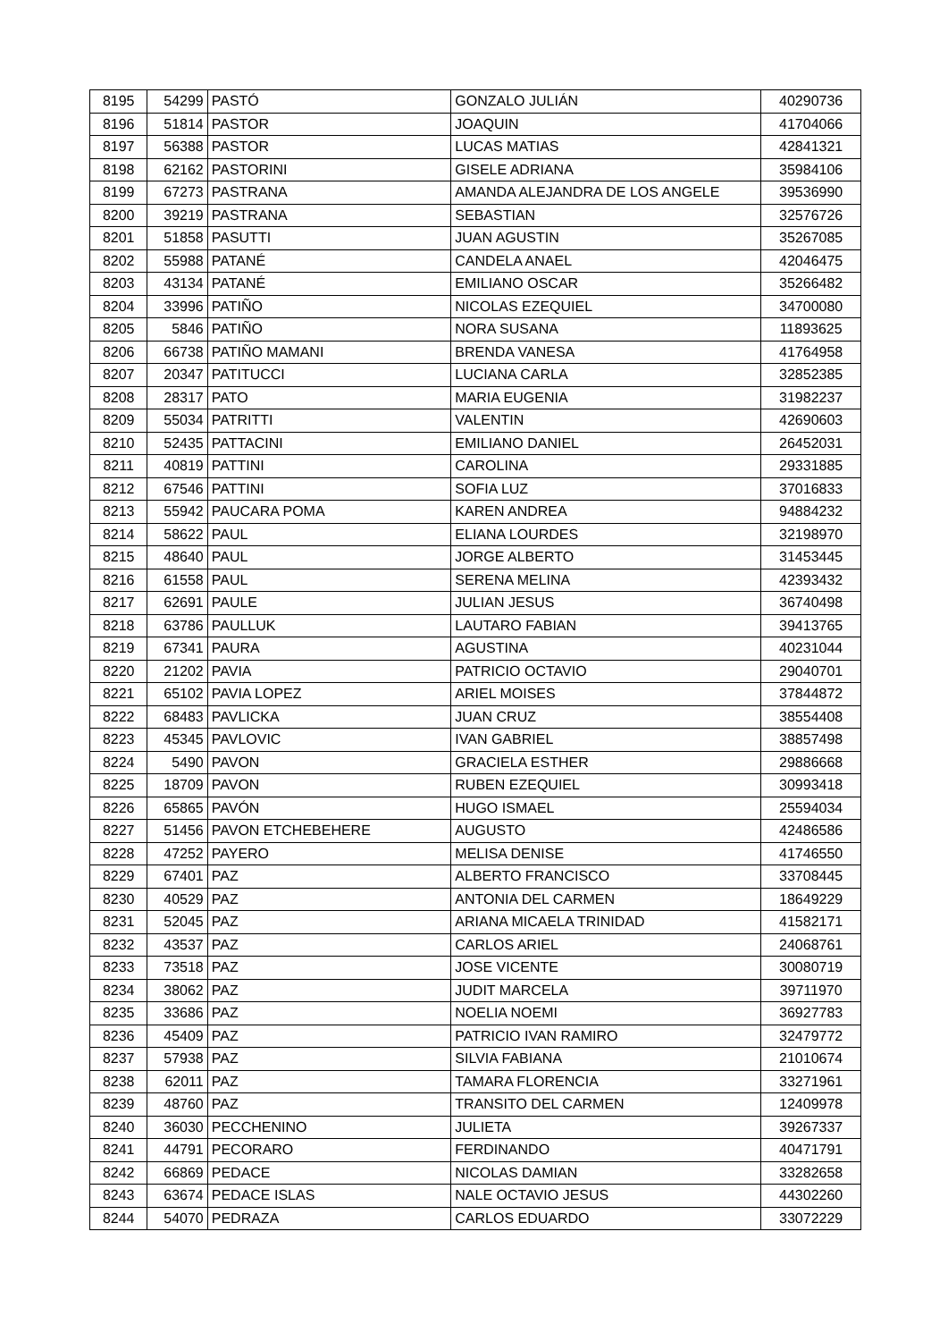| 8195 | 54299 | PASTÓ | GONZALO JULIÁN | 40290736 |
| 8196 | 51814 | PASTOR | JOAQUIN | 41704066 |
| 8197 | 56388 | PASTOR | LUCAS MATIAS | 42841321 |
| 8198 | 62162 | PASTORINI | GISELE ADRIANA | 35984106 |
| 8199 | 67273 | PASTRANA | AMANDA ALEJANDRA DE LOS ANGELE | 39536990 |
| 8200 | 39219 | PASTRANA | SEBASTIAN | 32576726 |
| 8201 | 51858 | PASUTTI | JUAN AGUSTIN | 35267085 |
| 8202 | 55988 | PATANÉ | CANDELA ANAEL | 42046475 |
| 8203 | 43134 | PATANÉ | EMILIANO OSCAR | 35266482 |
| 8204 | 33996 | PATIÑO | NICOLAS EZEQUIEL | 34700080 |
| 8205 | 5846 | PATIÑO | NORA SUSANA | 11893625 |
| 8206 | 66738 | PATIÑO MAMANI | BRENDA VANESA | 41764958 |
| 8207 | 20347 | PATITUCCI | LUCIANA CARLA | 32852385 |
| 8208 | 28317 | PATO | MARIA EUGENIA | 31982237 |
| 8209 | 55034 | PATRITTI | VALENTIN | 42690603 |
| 8210 | 52435 | PATTACINI | EMILIANO DANIEL | 26452031 |
| 8211 | 40819 | PATTINI | CAROLINA | 29331885 |
| 8212 | 67546 | PATTINI | SOFIA LUZ | 37016833 |
| 8213 | 55942 | PAUCARA POMA | KAREN ANDREA | 94884232 |
| 8214 | 58622 | PAUL | ELIANA LOURDES | 32198970 |
| 8215 | 48640 | PAUL | JORGE ALBERTO | 31453445 |
| 8216 | 61558 | PAUL | SERENA MELINA | 42393432 |
| 8217 | 62691 | PAULE | JULIAN JESUS | 36740498 |
| 8218 | 63786 | PAULLUK | LAUTARO FABIAN | 39413765 |
| 8219 | 67341 | PAURA | AGUSTINA | 40231044 |
| 8220 | 21202 | PAVIA | PATRICIO OCTAVIO | 29040701 |
| 8221 | 65102 | PAVIA LOPEZ | ARIEL MOISES | 37844872 |
| 8222 | 68483 | PAVLICKA | JUAN CRUZ | 38554408 |
| 8223 | 45345 | PAVLOVIC | IVAN GABRIEL | 38857498 |
| 8224 | 5490 | PAVON | GRACIELA ESTHER | 29886668 |
| 8225 | 18709 | PAVON | RUBEN EZEQUIEL | 30993418 |
| 8226 | 65865 | PAVÓN | HUGO ISMAEL | 25594034 |
| 8227 | 51456 | PAVON ETCHEBEHERE | AUGUSTO | 42486586 |
| 8228 | 47252 | PAYERO | MELISA DENISE | 41746550 |
| 8229 | 67401 | PAZ | ALBERTO FRANCISCO | 33708445 |
| 8230 | 40529 | PAZ | ANTONIA DEL CARMEN | 18649229 |
| 8231 | 52045 | PAZ | ARIANA MICAELA TRINIDAD | 41582171 |
| 8232 | 43537 | PAZ | CARLOS ARIEL | 24068761 |
| 8233 | 73518 | PAZ | JOSE VICENTE | 30080719 |
| 8234 | 38062 | PAZ | JUDIT MARCELA | 39711970 |
| 8235 | 33686 | PAZ | NOELIA NOEMI | 36927783 |
| 8236 | 45409 | PAZ | PATRICIO IVAN RAMIRO | 32479772 |
| 8237 | 57938 | PAZ | SILVIA FABIANA | 21010674 |
| 8238 | 62011 | PAZ | TAMARA FLORENCIA | 33271961 |
| 8239 | 48760 | PAZ | TRANSITO DEL CARMEN | 12409978 |
| 8240 | 36030 | PECCHENINO | JULIETA | 39267337 |
| 8241 | 44791 | PECORARO | FERDINANDO | 40471791 |
| 8242 | 66869 | PEDACE | NICOLAS DAMIAN | 33282658 |
| 8243 | 63674 | PEDACE ISLAS | NALE OCTAVIO JESUS | 44302260 |
| 8244 | 54070 | PEDRAZA | CARLOS EDUARDO | 33072229 |